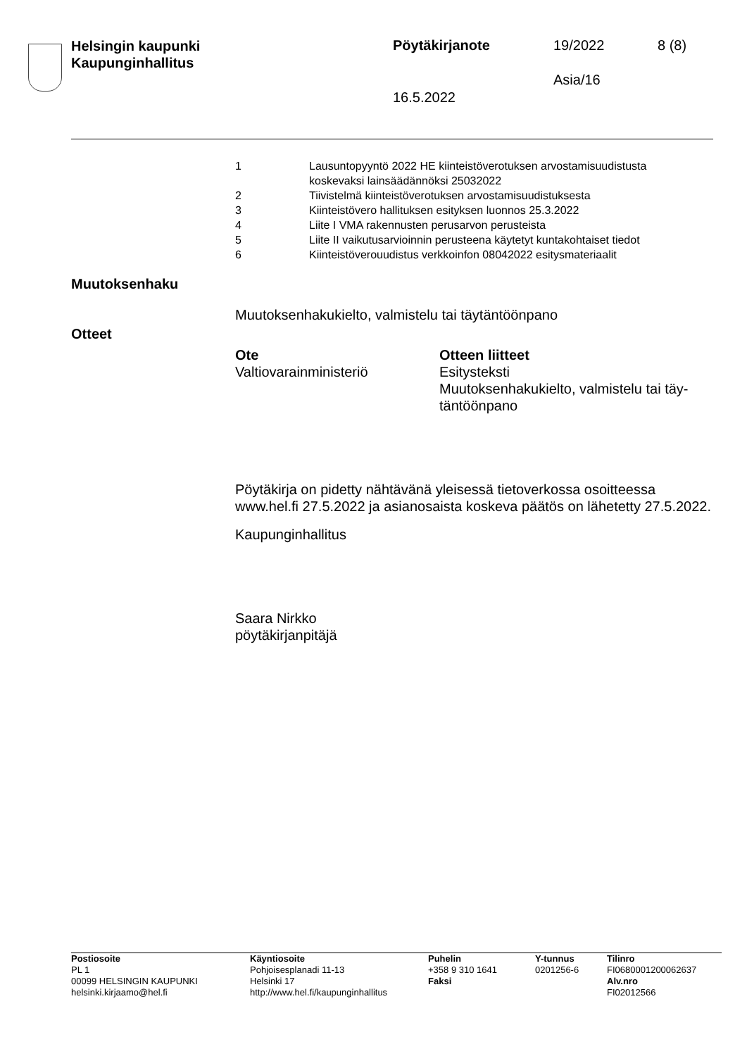Helsingin kaupunki
Kaupunginhallitus
Pöytäkirjanote 19/2022 8 (8)
Asia/16
16.5.2022
| 1 | Lausuntopyyntö 2022 HE kiinteistöverotuksen arvostamisuudistusta koskevaksi lainsäädännöksi 25032022 |
| 2 | Tiivistelmä kiinteistöverotuksen arvostamisuudistuksesta |
| 3 | Kiinteistövero hallituksen esityksen luonnos 25.3.2022 |
| 4 | Liite I VMA rakennusten perusarvon perusteista |
| 5 | Liite II vaikutusarvioinnin perusteena käytetyt kuntakohtaiset tiedot |
| 6 | Kiinteistöverouudistus verkkoinfon 08042022 esitysmateriaalit |
Muutoksenhaku
Muutoksenhakukielto, valmistelu tai täytäntöönpano
Otteet
| Ote | Otteen liitteet |
| --- | --- |
| Valtiovarainministeriö | Esitysteksti Muutoksenhakukielto, valmistelu tai täy- täntöönpano |
Pöytäkirja on pidetty nähtävänä yleisessä tietoverkossa osoitteessa www.hel.fi 27.5.2022 ja asianosaista koskeva päätös on lähetetty 27.5.2022.
Kaupunginhallitus
Saara Nirkko
pöytäkirjanpitäjä
| Postiosoite PL 1 00099 HELSINGIN KAUPUNKI helsinki.kirjaamo@hel.fi | Käyntiosoite Pohjoisesplanadi 11-13 Helsinki 17 http://www.hel.fi/kaupunginhallitus | Puhelin +358 9 310 1641 Faksi | Y-tunnus 0201256-6 | Tilinro FI0680001200062637 Alv.nro FI02012566 |